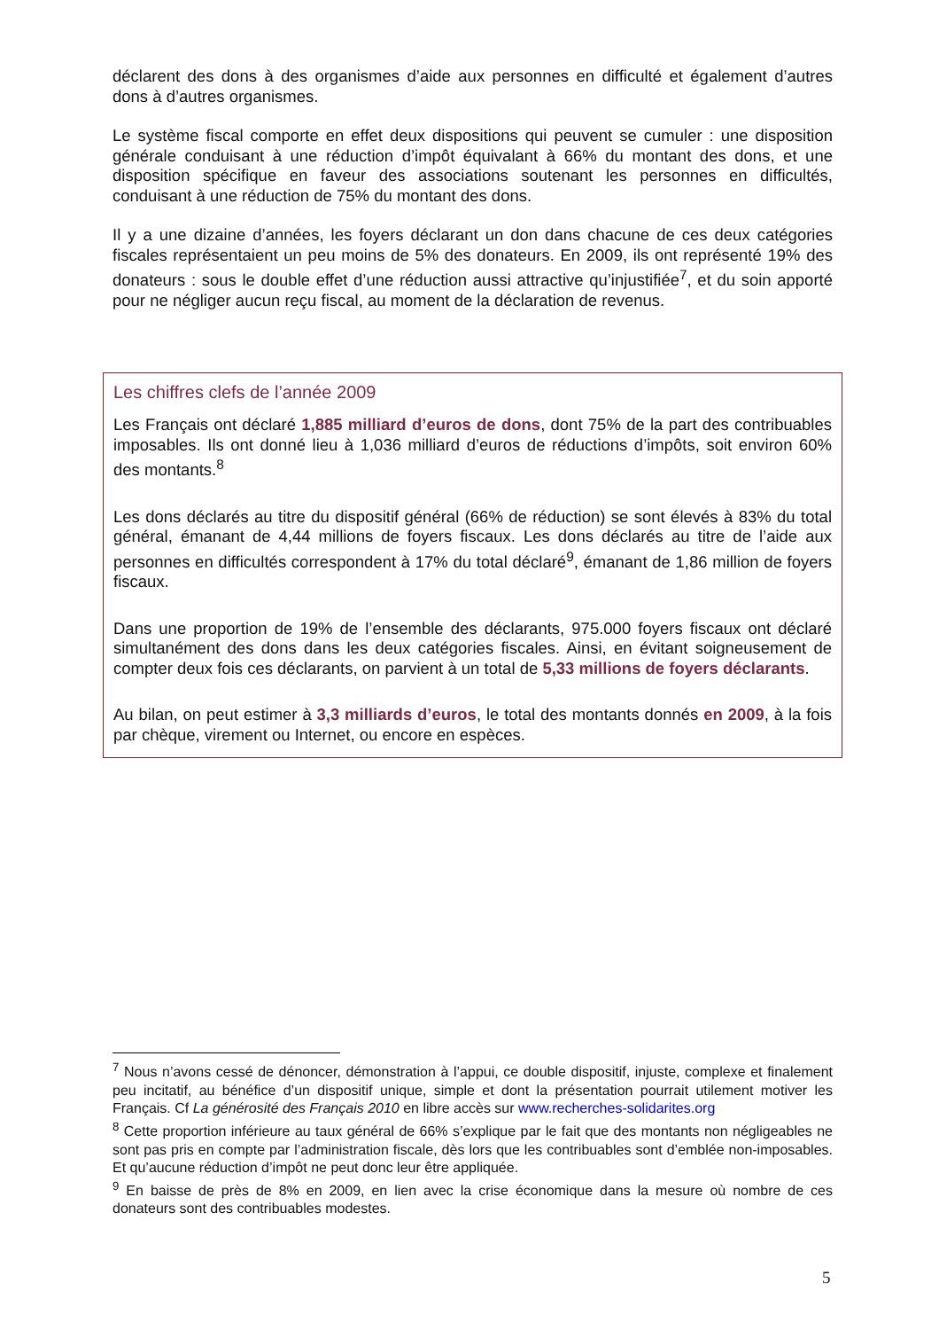déclarent des dons à des organismes d’aide aux personnes en difficulté et également d’autres dons à d’autres organismes.
Le système fiscal comporte en effet deux dispositions qui peuvent se cumuler : une disposition générale conduisant à une réduction d’impôt équivalant à 66% du montant des dons, et une disposition spécifique en faveur des associations soutenant les personnes en difficultés, conduisant à une réduction de 75% du montant des dons.
Il y a une dizaine d’années, les foyers déclarant un don dans chacune de ces deux catégories fiscales représentaient un peu moins de 5% des donateurs. En 2009, ils ont représenté 19% des donateurs : sous le double effet d’une réduction aussi attractive qu’injustifiée<sup>7</sup>, et du soin apporté pour ne négliger aucun reçu fiscal, au moment de la déclaration de revenus.
Les chiffres clefs de l’année 2009
Les Français ont déclaré 1,885 milliard d’euros de dons, dont 75% de la part des contribuables imposables. Ils ont donné lieu à 1,036 milliard d’euros de réductions d’impôts, soit environ 60% des montants.<sup>8</sup>
Les dons déclarés au titre du dispositif général (66% de réduction) se sont élevés à 83% du total général, émanant de 4,44 millions de foyers fiscaux. Les dons déclarés au titre de l’aide aux personnes en difficultés correspondent à 17% du total déclaré<sup>9</sup>, émanant de 1,86 million de foyers fiscaux.
Dans une proportion de 19% de l’ensemble des déclarants, 975.000 foyers fiscaux ont déclaré simultanément des dons dans les deux catégories fiscales. Ainsi, en évitant soigneusement de compter deux fois ces déclarants, on parvient à un total de 5,33 millions de foyers déclarants.
Au bilan, on peut estimer à 3,3 milliards d’euros, le total des montants donnés en 2009, à la fois par chèque, virement ou Internet, ou encore en espèces.
<sup>7</sup> Nous n’avons cessé de dénoncer, démonstration à l’appui, ce double dispositif, injuste, complexe et finalement peu incitatif, au bénéfice d’un dispositif unique, simple et dont la présentation pourrait utilement motiver les Français. Cf La générosité des Français 2010 en libre accès sur www.recherches-solidarites.org
<sup>8</sup> Cette proportion inférieure au taux général de 66% s’explique par le fait que des montants non négligeables ne sont pas pris en compte par l’administration fiscale, dès lors que les contribuables sont d’emblée non-imposables. Et qu’aucune réduction d’impôt ne peut donc leur être appliquée.
<sup>9</sup> En baisse de près de 8% en 2009, en lien avec la crise économique dans la mesure où nombre de ces donateurs sont des contribuables modestes.
5